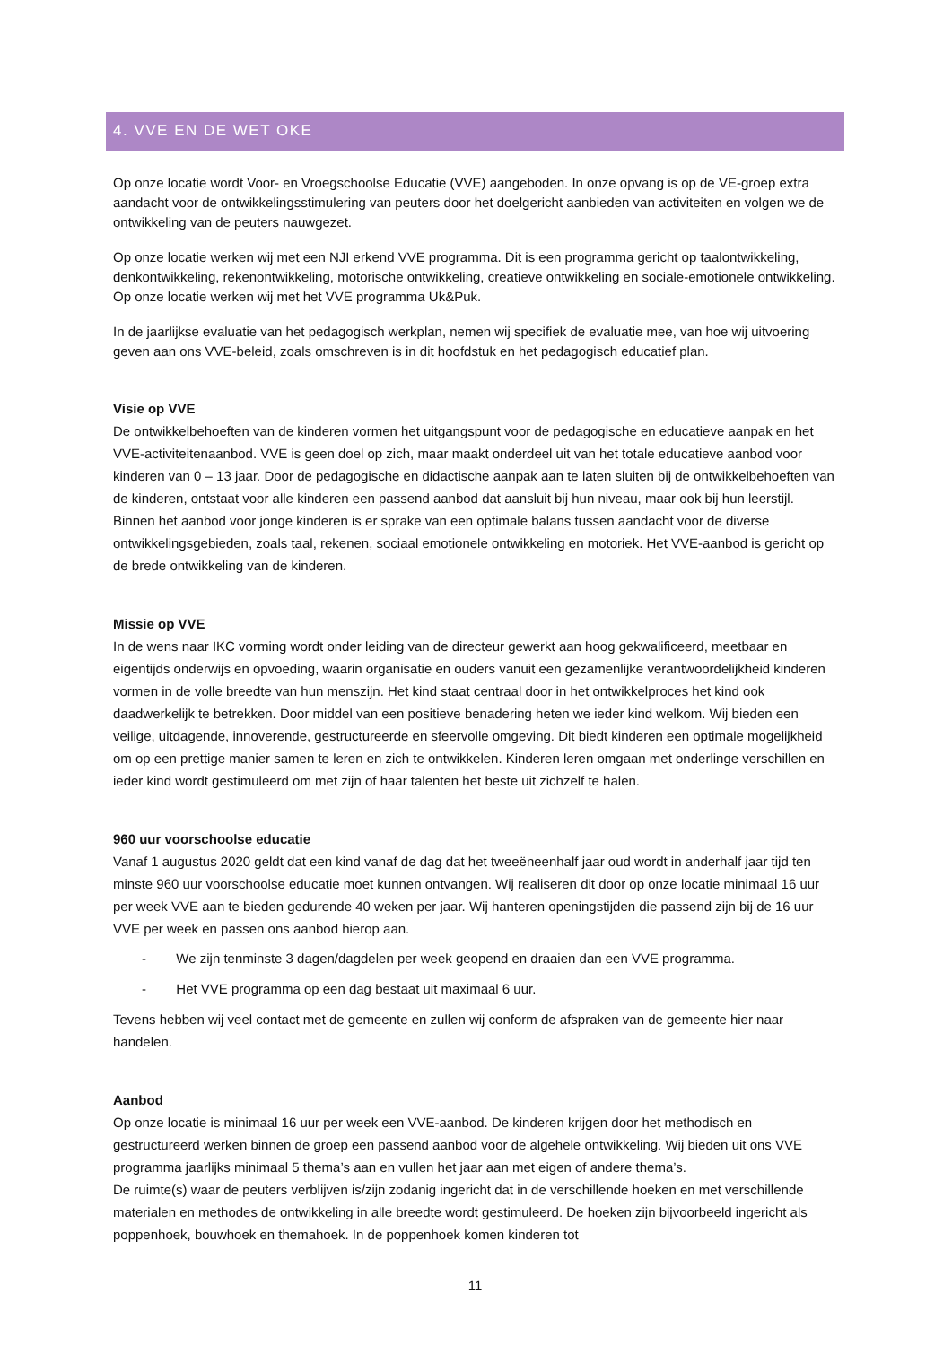4. VVE EN DE WET OKE
Op onze locatie wordt Voor- en Vroegschoolse Educatie (VVE) aangeboden. In onze opvang is op de VE-groep extra aandacht voor de ontwikkelingsstimulering van peuters door het doelgericht aanbieden van activiteiten en volgen we de ontwikkeling van de peuters nauwgezet.
Op onze locatie werken wij met een NJI erkend VVE programma. Dit is een programma gericht op taalontwikkeling, denkontwikkeling, rekenontwikkeling, motorische ontwikkeling, creatieve ontwikkeling en sociale-emotionele ontwikkeling. Op onze locatie werken wij met het VVE programma Uk&Puk.
In de jaarlijkse evaluatie van het pedagogisch werkplan, nemen wij specifiek de evaluatie mee, van hoe wij uitvoering geven aan ons VVE-beleid, zoals omschreven is in dit hoofdstuk en het pedagogisch educatief plan.
Visie op VVE
De ontwikkelbehoeften van de kinderen vormen het uitgangspunt voor de pedagogische en educatieve aanpak en het VVE-activiteitenaanbod. VVE is geen doel op zich, maar maakt onderdeel uit van het totale educatieve aanbod voor kinderen van 0 – 13 jaar. Door de pedagogische en didactische aanpak aan te laten sluiten bij de ontwikkelbehoeften van de kinderen, ontstaat voor alle kinderen een passend aanbod dat aansluit bij hun niveau, maar ook bij hun leerstijl. Binnen het aanbod voor jonge kinderen is er sprake van een optimale balans tussen aandacht voor de diverse ontwikkelingsgebieden, zoals taal, rekenen, sociaal emotionele ontwikkeling en motoriek. Het VVE-aanbod is gericht op de brede ontwikkeling van de kinderen.
Missie op VVE
In de wens naar IKC vorming wordt onder leiding van de directeur gewerkt aan hoog gekwalificeerd, meetbaar en eigentijds onderwijs en opvoeding, waarin organisatie en ouders vanuit een gezamenlijke verantwoordelijkheid kinderen vormen in de volle breedte van hun menszijn. Het kind staat centraal door in het ontwikkelproces het kind ook daadwerkelijk te betrekken. Door middel van een positieve benadering heten we ieder kind welkom. Wij bieden een veilige, uitdagende, innoverende, gestructureerde en sfeervolle omgeving. Dit biedt kinderen een optimale mogelijkheid om op een prettige manier samen te leren en zich te ontwikkelen. Kinderen leren omgaan met onderlinge verschillen en ieder kind wordt gestimuleerd om met zijn of haar talenten het beste uit zichzelf te halen.
960 uur voorschoolse educatie
Vanaf 1 augustus 2020 geldt dat een kind vanaf de dag dat het tweeëneenhalf jaar oud wordt in anderhalf jaar tijd ten minste 960 uur voorschoolse educatie moet kunnen ontvangen. Wij realiseren dit door op onze locatie minimaal 16 uur per week VVE aan te bieden gedurende 40 weken per jaar. Wij hanteren openingstijden die passend zijn bij de 16 uur VVE per week en passen ons aanbod hierop aan.
- We zijn tenminste 3 dagen/dagdelen per week geopend en draaien dan een VVE programma.
- Het VVE programma op een dag bestaat uit maximaal 6 uur.
Tevens hebben wij veel contact met de gemeente en zullen wij conform de afspraken van de gemeente hier naar handelen.
Aanbod
Op onze locatie is minimaal 16 uur per week een VVE-aanbod. De kinderen krijgen door het methodisch en gestructureerd werken binnen de groep een passend aanbod voor de algehele ontwikkeling. Wij bieden uit ons VVE programma jaarlijks minimaal 5 thema’s aan en vullen het jaar aan met eigen of andere thema’s.
De ruimte(s) waar de peuters verblijven is/zijn zodanig ingericht dat in de verschillende hoeken en met verschillende materialen en methodes de ontwikkeling in alle breedte wordt gestimuleerd. De hoeken zijn bijvoorbeeld ingericht als poppenhoek, bouwhoek en themahoek. In de poppenhoek komen kinderen tot
11